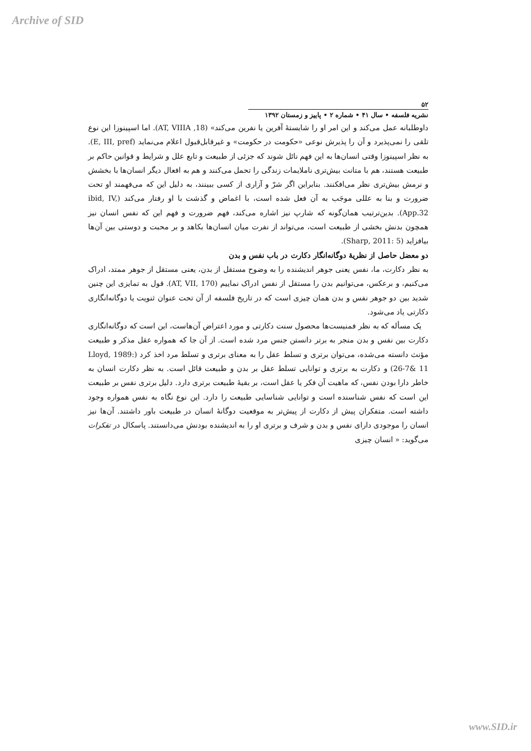Archive of SID
۵۲
نشریه فلسفه • سال ۴۱ • شماره ۲ • پاییز و زمستان ۱۳۹۲
داوطلبانه عمل می‌کند و این امر او را شایستهٔ آفرین یا نفرین می‌کند» (AT, VIIIA ,18). اما اسپینوزا این نوع تلقی را نمی‌پذیرد و آن را پذیرش نوعی «حکومت در حکومت» و غیرقابل‌قبول اعلام می‌نماید (E, III, pref). به نظر اسپینوزا وقتی انسان‌ها به این فهم نائل شوند که جزئی از طبیعت و تابع علل و شرایط و قوانین حاکم بر طبیعت هستند، هم با متانت بیش‌تری ناملایمات زندگی را تحمل می‌کنند و هم به افعال دیگر انسان‌ها با بخشش و نرمش بیش‌تری نظر می‌افکنند. بنابراین اگر شرّ و آزاری از کسی ببینند، به دلیل این که می‌فهمند او تحت ضرورت و بنا به عللی موجَب به آن فعل شده است، با اغماض و گذشت با او رفتار می‌کند (ibid, IV, App.32). بدین‌ترتیب همان‌گونه که شارپ نیز اشاره می‌کند، فهم ضرورت و فهم این که نفس انسان نیز همچون بدنش بخشی از طبیعت است، می‌تواند از نفرت میان انسان‌ها بکاهد و بر محبت و دوستی بین آن‌ها بیافزاید (Sharp, 2011: 5).
دو معضل حاصل از نظریهٔ دوگانه‌انگار دکارت در باب نفس و بدن
به نظر دکارت، ما، نفس یعنی جوهر اندیشنده را به وضوح مستقل از بدن، یعنی مستقل از جوهر ممتد، ادراک می‌کنیم، و برعکس، می‌توانیم بدن را مستقل از نفس ادراک نماییم (AT, VII, 170). قول به تمایزی این چنین شدید بین دو جوهر نفس و بدن همان چیزی است که در تاریخ فلسفه از آن تحت عنوان ثنویت یا دوگانه‌انگاری دکارتی یاد می‌شود.
یک مسأله که به نظر فمنیست‌ها محصول سنت دکارتی و مورد اعتراض آن‌هاست، این است که دوگانه‌انگاری دکارت بین نفس و بدن منجر به برتر دانستن جنس مرد شده است. از آن جا که همواره عقل مذکر و طبیعت مؤنث دانسته می‌شده، می‌توان برتری و تسلط عقل را به معنای برتری و تسلط مرد اخذ کرد (Lloyd, 1989: 26-7& 11) و دکارت به برتری و توانایی تسلط عقل بر بدن و طبیعت قائل است. به نظر دکارت انسان به خاطر دارا بودن نفس، که ماهیت آن فکر یا عقل است، بر بقیهٔ طبیعت برتری دارد. دلیل برتری نفس بر طبیعت این است که نفس شناسنده است و توانایی شناسایی طبیعت را دارد. این نوع نگاه به نفس همواره وجود داشته است. متفکران پیش از دکارت از پیش‌تر به موقعیت دوگانهٔ انسان در طبیعت باور داشتند. آن‌ها نیز انسان را موجودی دارای نفس و بدن و شرف و برتری او را به اندیشنده بودنش می‌دانستند. پاسکال در تفکرات می‌گوید: « انسان چیزی
www.SID.ir